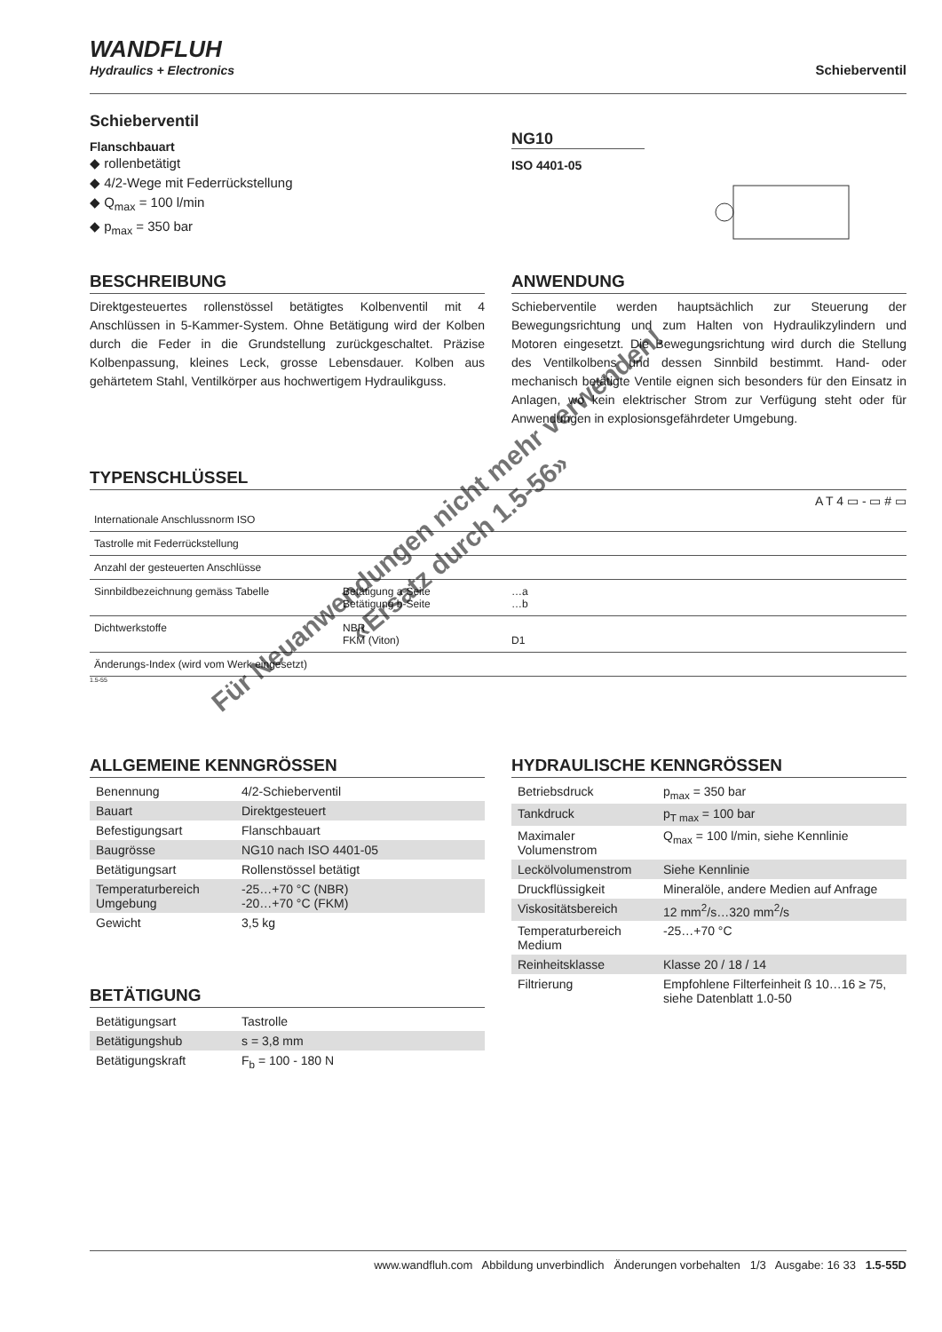WANDFLUH
Hydraulics + Electronics
Schieberventil
Schieberventil
Flanschbauart
◆ rollenbetätigt
◆ 4/2-Wege mit Federrückstellung
◆ Q<sub>max</sub> = 100 l/min
◆ p<sub>max</sub> = 350 bar
NG10
ISO 4401-05
BESCHREIBUNG
Direktgesteuertes rollenstössel betätigtes Kolbenventil mit 4 Anschlüssen in 5-Kammer-System. Ohne Betätigung wird der Kolben durch die Feder in die Grundstellung zurückgeschaltet. Präzise Kolbenpassung, kleines Leck, grosse Lebensdauer. Kolben aus gehärtetem Stahl, Ventilkörper aus hochwertigem Hydraulikguss.
ANWENDUNG
Schieberventile werden hauptsächlich zur Steuerung der Bewegungsrichtung und zum Halten von Hydraulikzylindern und Motoren eingesetzt. Die Bewegungsrichtung wird durch die Stellung des Ventilkolbens und dessen Sinnbild bestimmt. Hand- oder mechanisch betätigte Ventile eignen sich besonders für den Einsatz in Anlagen, wo kein elektrischer Strom zur Verfügung steht oder für Anwendungen in explosionsgefährdeter Umgebung.
TYPENSCHLÜSSEL
A T 4 ▭ - ▭ # ▭
| Internationale Anschlussnorm ISO | | |
| Tastrolle mit Federrückstellung | | |
| Anzahl der gesteuerten Anschlüsse | | |
| Sinnbildbezeichnung gemäss Tabelle | Betätigung a-Seite Betätigung b-Seite | …a …b |
| Dichtwerkstoffe | NBR FKM (Viton) | D1 |
| Änderungs-Index (wird vom Werk eingesetzt) | | |
1.5-55
ALLGEMEINE KENNGRÖSSEN
| Benennung | 4/2-Schieberventil |
| Bauart | Direktgesteuert |
| Befestigungsart | Flanschbauart |
| Baugrösse | NG10 nach ISO 4401-05 |
| Betätigungsart | Rollenstössel betätigt |
| Temperaturbereich Umgebung | -25…+70 °C (NBR) -20…+70 °C (FKM) |
| Gewicht | 3,5 kg |
BETÄTIGUNG
| Betätigungsart | Tastrolle |
| Betätigungshub | s = 3,8 mm |
| Betätigungskraft | F<sub>b</sub> = 100 - 180 N |
HYDRAULISCHE KENNGRÖSSEN
| Betriebsdruck | p<sub>max</sub> = 350 bar |
| Tankdruck | p<sub>T max</sub> = 100 bar |
| Maximaler Volumenstrom | Q<sub>max</sub> = 100 l/min, siehe Kennlinie |
| Lecköl­volumen­strom | Siehe Kennlinie |
| Druckflüssigkeit | Mineralöle, andere Medien auf Anfrage |
| Viskositätsbereich | 12 mm<sup>2</sup>/s…320 mm<sup>2</sup>/s |
| Temperaturbereich Medium | -25…+70 °C |
| Reinheitsklasse | Klasse 20 / 18 / 14 |
| Filtrierung | Empfohlene Filterfeinheit ß 10…16 ≥ 75, siehe Datenblatt 1.0-50 |
Für Neuanwendungen nicht mehr verwenden!
«Ersatz durch 1.5-56»
www.wandfluh.com Abbildung unverbindlich Änderungen vorbehalten 1/3 Ausgabe: 16 33 1.5-55D